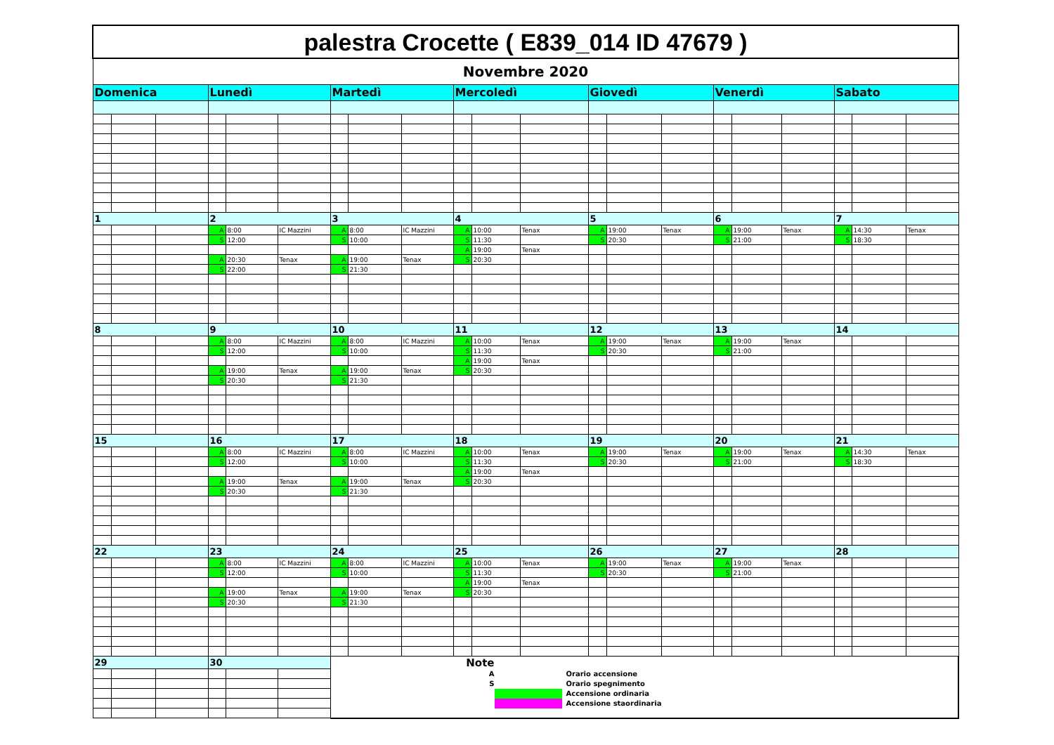| palestra Crocette ( E839_014 ID 47679 ) | | | | | | | | | | | | | | | | | | | | |
| Novembre 2020 | | | | | | | | | | | | | | | | | | | | |
| Domenica | | | Lunedì | | | Martedì | | | Mercoledì | | | Giovedì | | | Venerdì | | | Sabato | | |
| 1 | | | 2 | | | 3 | | | 4 | | | 5 | | | 6 | | | 7 | | |
| | | | A | 8:00 | IC Mazzini | A | 8:00 | IC Mazzini | A | 10:00 | Tenax | A | 19:00 | Tenax | A | 19:00 | Tenax | A | 14:30 | Tenax |
| | | | S | 12:00 | | S | 10:00 | | S | 11:30 | | S | 20:30 | | S | 21:00 | | S | 18:30 | |
| | | | | | | | | | A | 19:00 | Tenax | | | | | | | | | |
| | | | A | 20:30 | Tenax | A | 19:00 | Tenax | S | 20:30 | | | | | | | | | | |
| | | | S | 22:00 | | S | 21:30 | | | | | | | | | | | | | |
| 8 | | | 9 | | | 10 | | | 11 | | | 12 | | | 13 | | | 14 | | |
| | | | A | 8:00 | IC Mazzini | A | 8:00 | IC Mazzini | A | 10:00 | Tenax | A | 19:00 | Tenax | A | 19:00 | Tenax | | | |
| | | | S | 12:00 | | S | 10:00 | | S | 11:30 | | S | 20:30 | | S | 21:00 | | | | |
| | | | | | | | | | A | 19:00 | Tenax | | | | | | | | | |
| | | | A | 19:00 | Tenax | A | 19:00 | Tenax | S | 20:30 | | | | | | | | | | |
| | | | S | 20:30 | | S | 21:30 | | | | | | | | | | | | | |
| 15 | | | 16 | | | 17 | | | 18 | | | 19 | | | 20 | | | 21 | | |
| | | | A | 8:00 | IC Mazzini | A | 8:00 | IC Mazzini | A | 10:00 | Tenax | A | 19:00 | Tenax | A | 19:00 | Tenax | A | 14:30 | Tenax |
| | | | S | 12:00 | | S | 10:00 | | S | 11:30 | | S | 20:30 | | S | 21:00 | | S | 18:30 | |
| | | | | | | | | | A | 19:00 | Tenax | | | | | | | | | |
| | | | A | 19:00 | Tenax | A | 19:00 | Tenax | S | 20:30 | | | | | | | | | | |
| | | | S | 20:30 | | S | 21:30 | | | | | | | | | | | | | |
| 22 | | | 23 | | | 24 | | | 25 | | | 26 | | | 27 | | | 28 | | |
| | | | A | 8:00 | IC Mazzini | A | 8:00 | IC Mazzini | A | 10:00 | Tenax | A | 19:00 | Tenax | A | 19:00 | Tenax | | | |
| | | | S | 12:00 | | S | 10:00 | | S | 11:30 | | S | 20:30 | | S | 21:00 | | | | |
| | | | | | | | | | A | 19:00 | Tenax | | | | | | | | | |
| | | | A | 19:00 | Tenax | A | 19:00 | Tenax | S | 20:30 | | | | | | | | | | |
| | | | S | 20:30 | | S | 21:30 | | | | | | | | | | | | | |
| 29 | | | 30 | | | Note A Orario accensione S Orario spegnimento Accensione ordinaria Accensione staordinaria | | | | | | | | | | | | | | |